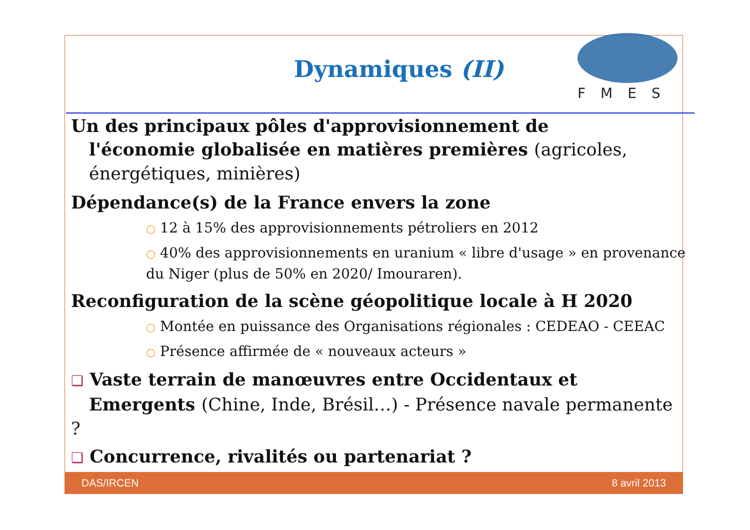Dynamiques (II)
FMES
Un des principaux pôles d'approvisionnement de
l'économie globalisée en matières premières (agricoles,
énergétiques, minières)
Dépendance(s) de la France envers la zone
○ 12 à 15% des approvisionnements pétroliers en 2012
○ 40% des approvisionnements en uranium « libre d'usage » en provenance du Niger (plus de 50% en 2020/ Imouraren).
Reconfiguration de la scène géopolitique locale à H 2020
○ Montée en puissance des Organisations régionales : CEDEAO - CEEAC
○ Présence affirmée de « nouveaux acteurs »
❑ Vaste terrain de manœuvres entre Occidentaux et
Emergents (Chine, Inde, Brésil…) - Présence navale permanente ?
❑ Concurrence, rivalités ou partenariat ?
DAS/IRCEN 8 avril 2013